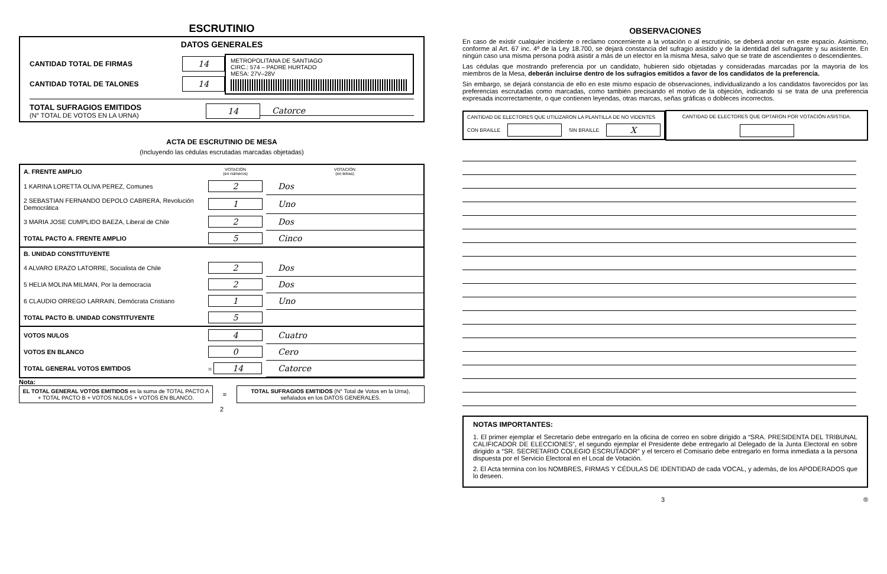ESCRUTINIO
DATOS GENERALES
CANTIDAD TOTAL DE FIRMAS 14
CANTIDAD TOTAL DE TALONES 14
METROPOLITANA DE SANTIAGO
CIRC.: 574 – PADRE HURTADO
MESA: 27V–28V
TOTAL SUFRAGIOS EMITIDOS
(N° TOTAL DE VOTOS EN LA URNA)
14 Catorce
ACTA DE ESCRUTINIO DE MESA
(Incluyendo las cédulas escrutadas marcadas objetadas)
| A. FRENTE AMPLIO | VOTACIÓN (en números) | VOTACIÓN (en letras) |
| 1 KARINA LORETTA OLIVA PEREZ, Comunes | 2 | Dos |
| 2 SEBASTIAN FERNANDO DEPOLO CABRERA, Revolución Democrática | 1 | Uno |
| 3 MARIA JOSE CUMPLIDO BAEZA, Liberal de Chile | 2 | Dos |
| TOTAL PACTO A. FRENTE AMPLIO | 5 | Cinco |
| B. UNIDAD CONSTITUYENTE | | |
| 4 ALVARO ERAZO LATORRE, Socialista de Chile | 2 | Dos |
| 5 HELIA MOLINA MILMAN, Por la democracia | 2 | Dos |
| 6 CLAUDIO ORREGO LARRAIN, Demócrata Cristiano | 1 | Uno |
| TOTAL PACTO B. UNIDAD CONSTITUYENTE | 5 | |
| VOTOS NULOS | 4 | Cuatro |
| VOTOS EN BLANCO | 0 | Cero |
| TOTAL GENERAL VOTOS EMITIDOS | = 14 | Catorce |
Nota:
EL TOTAL GENERAL VOTOS EMITIDOS es la suma de TOTAL PACTO A + TOTAL PACTO B + VOTOS NULOS + VOTOS EN BLANCO.
=
TOTAL SUFRAGIOS EMITIDOS (N° Total de Votos en la Urna), señalados en los DATOS GENERALES.
2
OBSERVACIONES
En caso de existir cualquier incidente o reclamo concerniente a la votación o al escrutinio, se deberá anotar en este espacio. Asimismo, conforme al Art. 67 inc. 4º de la Ley 18.700, se dejará constancia del sufragio asistido y de la identidad del sufragante y su asistente. En ningún caso una misma persona podrá asistir a más de un elector en la misma Mesa, salvo que se trate de ascendientes o descendientes.
Las cédulas que mostrando preferencia por un candidato, hubieren sido objetadas y consideradas marcadas por la mayoría de los miembros de la Mesa, deberán incluirse dentro de los sufragios emitidos a favor de los candidatos de la preferencia.
Sin embargo, se dejará constancia de ello en este mismo espacio de observaciones, individualizando a los candidatos favorecidos por las preferencias escrutadas como marcadas, como también precisando el motivo de la objeción, indicando si se trata de una preferencia expresada incorrectamente, o que contienen leyendas, otras marcas, señas gráficas o dobleces incorrectos.
CANTIDAD DE ELECTORES QUE UTILIZARON LA PLANTILLA DE NO VIDENTES
CON BRAILLE SIN BRAILLE X
CANTIDAD DE ELECTORES QUE OPTARON POR VOTACIÓN ASISTIDA.
NOTAS IMPORTANTES:
1. El primer ejemplar el Secretario debe entregarlo en la oficina de correo en sobre dirigido a “SRA. PRESIDENTA DEL TRIBUNAL CALIFICADOR DE ELECCIONES”, el segundo ejemplar el Presidente debe entregarlo al Delegado de la Junta Electoral en sobre dirigido a “SR. SECRETARIO COLEGIO ESCRUTADOR” y el tercero el Comisario debe entregarlo en forma inmediata a la persona dispuesta por el Servicio Electoral en el Local de Votación.
2. El Acta termina con los NOMBRES, FIRMAS Y CÉDULAS DE IDENTIDAD de cada VOCAL, y además, de los APODERADOS que lo deseen.
3 ®